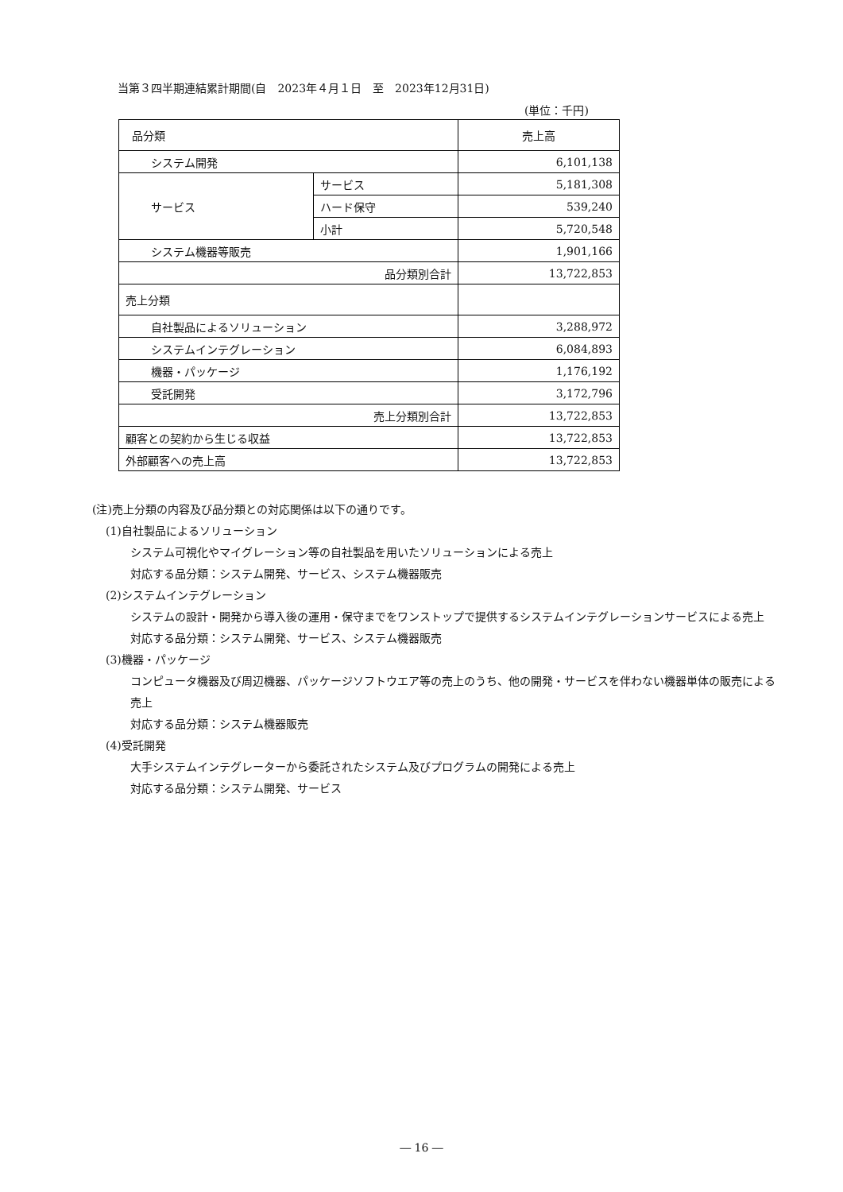当第３四半期連結累計期間(自　2023年４月１日　至　2023年12月31日)
(単位：千円)
| 品分類 | | 売上高 |
| システム開発 | | 6,101,138 |
| サービス | サービス | 5,181,308 |
| | ハード保守 | 539,240 |
| | 小計 | 5,720,548 |
| システム機器等販売 | | 1,901,166 |
| 品分類別合計 | | 13,722,853 |
| 売上分類 | | |
| 自社製品によるソリューション | | 3,288,972 |
| システムインテグレーション | | 6,084,893 |
| 機器・パッケージ | | 1,176,192 |
| 受託開発 | | 3,172,796 |
| 売上分類別合計 | | 13,722,853 |
| 顧客との契約から生じる収益 | | 13,722,853 |
| 外部顧客への売上高 | | 13,722,853 |
(注)売上分類の内容及び品分類との対応関係は以下の通りです。
(1)自社製品によるソリューション
システム可視化やマイグレーション等の自社製品を用いたソリューションによる売上
対応する品分類：システム開発、サービス、システム機器販売
(2)システムインテグレーション
システムの設計・開発から導入後の運用・保守までをワンストップで提供するシステムインテグレーションサービスによる売上
対応する品分類：システム開発、サービス、システム機器販売
(3)機器・パッケージ
コンピュータ機器及び周辺機器、パッケージソフトウエア等の売上のうち、他の開発・サービスを伴わない機器単体の販売による売上
対応する品分類：システム機器販売
(4)受託開発
大手システムインテグレーターから委託されたシステム及びプログラムの開発による売上
対応する品分類：システム開発、サービス
― 16 ―